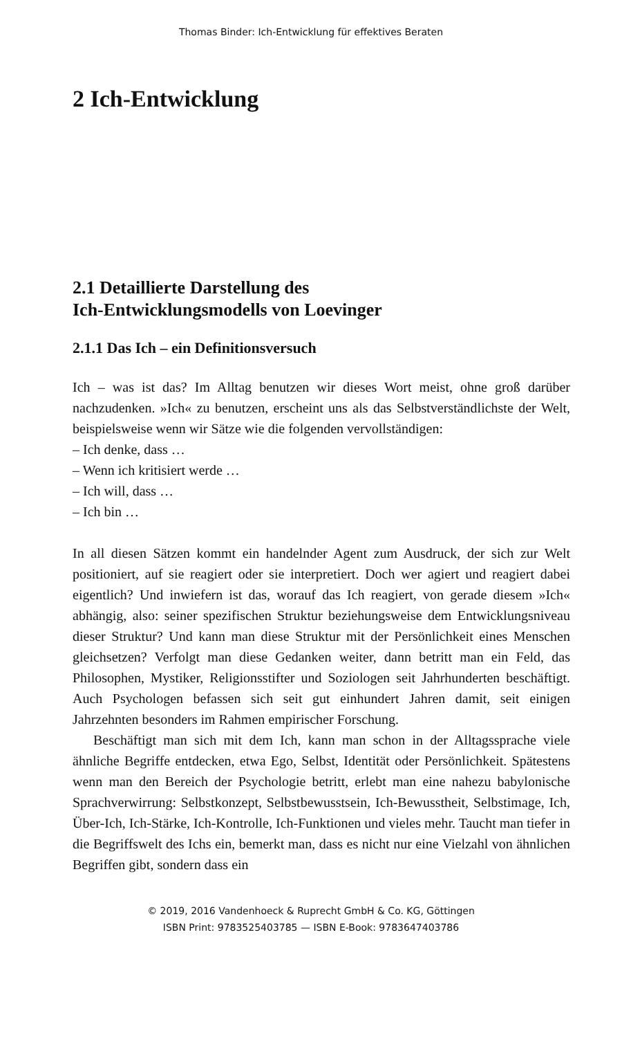Thomas Binder: Ich-Entwicklung für effektives Beraten
2 Ich-Entwicklung
2.1 Detaillierte Darstellung des
Ich-Entwicklungsmodells von Loevinger
2.1.1 Das Ich – ein Definitionsversuch
Ich – was ist das? Im Alltag benutzen wir dieses Wort meist, ohne groß darüber nachzudenken. »Ich« zu benutzen, erscheint uns als das Selbstverständlichste der Welt, beispielsweise wenn wir Sätze wie die folgenden vervollständigen:
– Ich denke, dass …
– Wenn ich kritisiert werde …
– Ich will, dass …
– Ich bin …
In all diesen Sätzen kommt ein handelnder Agent zum Ausdruck, der sich zur Welt positioniert, auf sie reagiert oder sie interpretiert. Doch wer agiert und reagiert dabei eigentlich? Und inwiefern ist das, worauf das Ich reagiert, von gerade diesem »Ich« abhängig, also: seiner spezifischen Struktur beziehungsweise dem Entwicklungsniveau dieser Struktur? Und kann man diese Struktur mit der Persönlichkeit eines Menschen gleichsetzen? Verfolgt man diese Gedanken weiter, dann betritt man ein Feld, das Philosophen, Mystiker, Religionsstifter und Soziologen seit Jahrhunderten beschäftigt. Auch Psychologen befassen sich seit gut einhundert Jahren damit, seit einigen Jahrzehnten besonders im Rahmen empirischer Forschung.
Beschäftigt man sich mit dem Ich, kann man schon in der Alltagssprache viele ähnliche Begriffe entdecken, etwa Ego, Selbst, Identität oder Persönlichkeit. Spätestens wenn man den Bereich der Psychologie betritt, erlebt man eine nahezu babylonische Sprachverwirrung: Selbstkonzept, Selbstbewusstsein, Ich-Bewusstheit, Selbstimage, Ich, Über-Ich, Ich-Stärke, Ich-Kontrolle, Ich-Funktionen und vieles mehr. Taucht man tiefer in die Begriffswelt des Ichs ein, bemerkt man, dass es nicht nur eine Vielzahl von ähnlichen Begriffen gibt, sondern dass ein
© 2019, 2016 Vandenhoeck & Ruprecht GmbH & Co. KG, Göttingen
ISBN Print: 9783525403785 — ISBN E-Book: 9783647403786